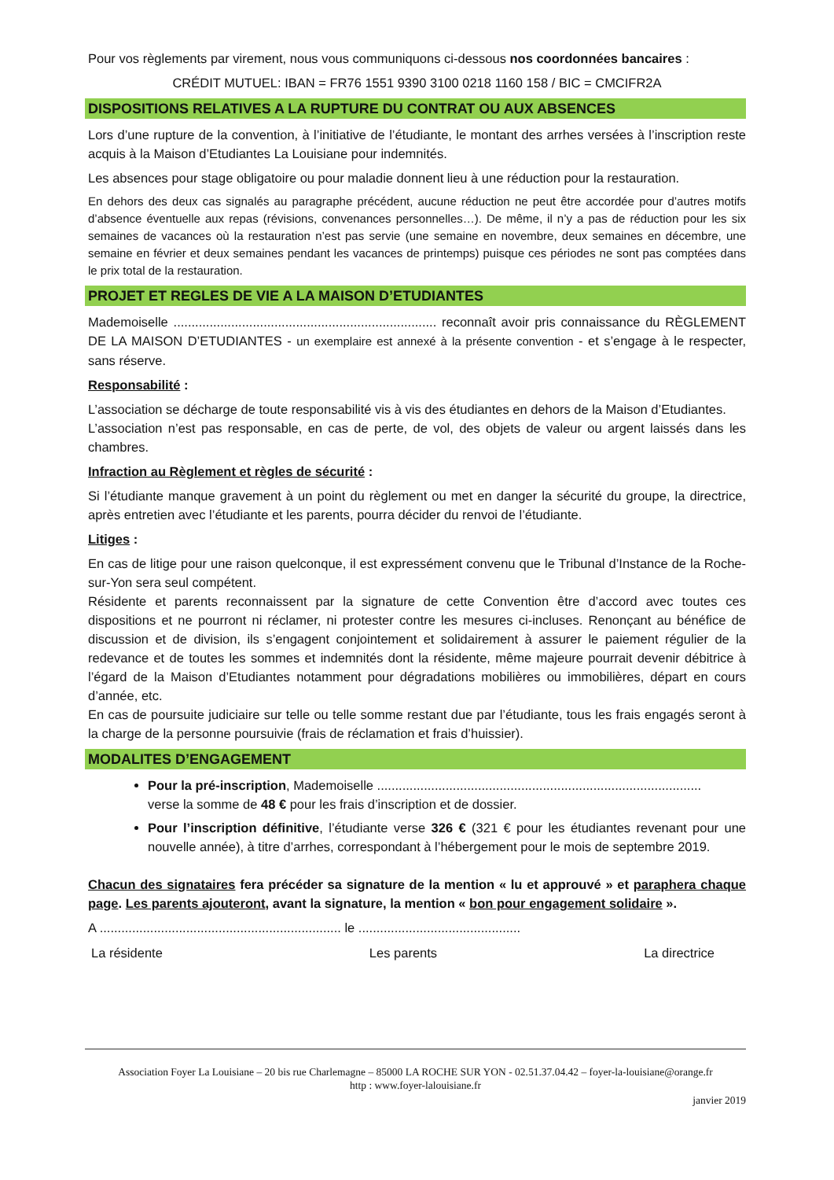Pour vos règlements par virement, nous vous communiquons ci-dessous nos coordonnées bancaires :
CRÉDIT MUTUEL: IBAN = FR76 1551 9390 3100 0218 1160 158 / BIC = CMCIFR2A
DISPOSITIONS RELATIVES A LA RUPTURE DU CONTRAT OU AUX ABSENCES
Lors d’une rupture de la convention, à l’initiative de l’étudiante, le montant des arrhes versées à l’inscription reste acquis à la Maison d’Etudiantes La Louisiane pour indemnités.
Les absences pour stage obligatoire ou pour maladie donnent lieu à une réduction pour la restauration.
En dehors des deux cas signalés au paragraphe précédent, aucune réduction ne peut être accordée pour d’autres motifs d’absence éventuelle aux repas (révisions, convenances personnelles…). De même, il n’y a pas de réduction pour les six semaines de vacances où la restauration n’est pas servie (une semaine en novembre, deux semaines en décembre, une semaine en février et deux semaines pendant les vacances de printemps) puisque ces périodes ne sont pas comptées dans le prix total de la restauration.
PROJET ET REGLES DE VIE A LA MAISON D’ETUDIANTES
Mademoiselle ......................................................................... reconnaît avoir pris connaissance du RÈGLEMENT DE LA MAISON D’ETUDIANTES - un exemplaire est annexé à la présente convention - et s’engage à le respecter, sans réserve.
Responsabilité :
L’association se décharge de toute responsabilité vis à vis des étudiantes en dehors de la Maison d’Etudiantes.
L’association n’est pas responsable, en cas de perte, de vol, des objets de valeur ou argent laissés dans les chambres.
Infraction au Règlement et règles de sécurité :
Si l’étudiante manque gravement à un point du règlement ou met en danger la sécurité du groupe, la directrice, après entretien avec l’étudiante et les parents, pourra décider du renvoi de l’étudiante.
Litiges :
En cas de litige pour une raison quelconque, il est expressément convenu que le Tribunal d’Instance de la Roche-sur-Yon sera seul compétent.
Résidente et parents reconnaissent par la signature de cette Convention être d’accord avec toutes ces dispositions et ne pourront ni réclamer, ni protester contre les mesures ci-incluses. Renonçant au bénéfice de discussion et de division, ils s’engagent conjointement et solidairement à assurer le paiement régulier de la redevance et de toutes les sommes et indemnités dont la résidente, même majeure pourrait devenir débitrice à l’égard de la Maison d’Etudiantes notamment pour dégradations mobilières ou immobilières, départ en cours d’année, etc.
En cas de poursuite judiciaire sur telle ou telle somme restant due par l’étudiante, tous les frais engagés seront à la charge de la personne poursuivie (frais de réclamation et frais d’huissier).
MODALITES D’ENGAGEMENT
Pour la pré-inscription, Mademoiselle ..........................................................................................
verse la somme de 48 € pour les frais d’inscription et de dossier.
Pour l’inscription définitive, l’étudiante verse 326 € (321 € pour les étudiantes revenant pour une nouvelle année), à titre d’arrhes, correspondant à l’hébergement pour le mois de septembre 2019.
Chacun des signataires fera précéder sa signature de la mention « lu et approuvé » et paraphera chaque page. Les parents ajouteront, avant la signature, la mention « bon pour engagement solidaire ».
A ................................................................... le .............................................
La résidente Les parents La directrice
Association Foyer La Louisiane – 20 bis rue Charlemagne – 85000 LA ROCHE SUR YON - 02.51.37.04.42 – foyer-la-louisiane@orange.fr
http : www.foyer-lalouisiane.fr
janvier 2019